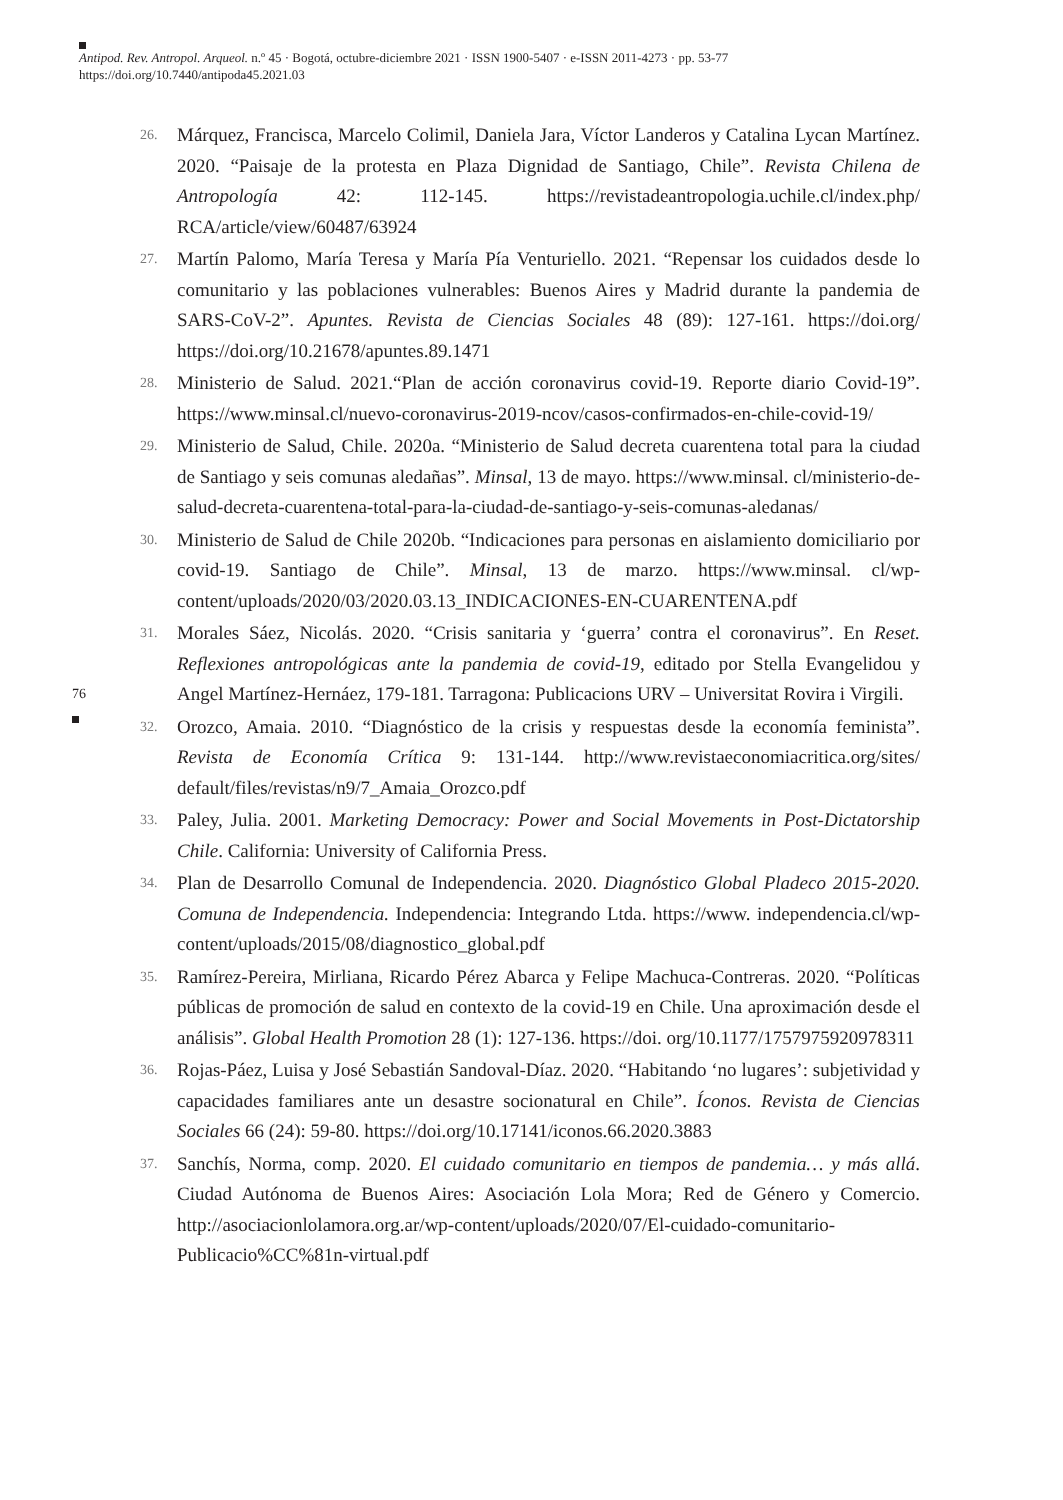Antipod. Rev. Antropol. Arqueol. n.º 45 · Bogotá, octubre-diciembre 2021 · ISSN 1900-5407 · e-ISSN 2011-4273 · pp. 53-77
https://doi.org/10.7440/antipoda45.2021.03
76
26. Márquez, Francisca, Marcelo Colimil, Daniela Jara, Víctor Landeros y Catalina Lycan Martínez. 2020. “Paisaje de la protesta en Plaza Dignidad de Santiago, Chile”. Revista Chilena de Antropología 42: 112-145. https://revistadeantropologia.uchile.cl/index.php/ RCA/article/view/60487/63924
27. Martín Palomo, María Teresa y María Pía Venturiello. 2021. “Repensar los cuidados desde lo comunitario y las poblaciones vulnerables: Buenos Aires y Madrid durante la pandemia de SARS-CoV-2”. Apuntes. Revista de Ciencias Sociales 48 (89): 127-161. https://doi.org/ https://doi.org/10.21678/apuntes.89.1471
28. Ministerio de Salud. 2021.“Plan de acción coronavirus covid-19. Reporte diario Covid-19”. https://www.minsal.cl/nuevo-coronavirus-2019-ncov/casos-confirmados-en-chile-covid-19/
29. Ministerio de Salud, Chile. 2020a. “Ministerio de Salud decreta cuarentena total para la ciudad de Santiago y seis comunas aledañas”. Minsal, 13 de mayo. https://www.minsal. cl/ministerio-de-salud-decreta-cuarentena-total-para-la-ciudad-de-santiago-y-seis-comunas-aledanas/
30. Ministerio de Salud de Chile 2020b. “Indicaciones para personas en aislamiento domiciliario por covid-19. Santiago de Chile”. Minsal, 13 de marzo. https://www.minsal. cl/wp-content/uploads/2020/03/2020.03.13_INDICACIONES-EN-CUARENTENA.pdf
31. Morales Sáez, Nicolás. 2020. “Crisis sanitaria y ‘guerra’ contra el coronavirus”. En Reset. Reflexiones antropológicas ante la pandemia de covid-19, editado por Stella Evangelidou y Angel Martínez-Hernáez, 179-181. Tarragona: Publicacions URV – Universitat Rovira i Virgili.
32. Orozco, Amaia. 2010. “Diagnóstico de la crisis y respuestas desde la economía feminista”. Revista de Economía Crítica 9: 131-144. http://www.revistaeconomiacritica.org/sites/ default/files/revistas/n9/7_Amaia_Orozco.pdf
33. Paley, Julia. 2001. Marketing Democracy: Power and Social Movements in Post-Dictatorship Chile. California: University of California Press.
34. Plan de Desarrollo Comunal de Independencia. 2020. Diagnóstico Global Pladeco 2015-2020. Comuna de Independencia. Independencia: Integrando Ltda. https://www. independencia.cl/wp-content/uploads/2015/08/diagnostico_global.pdf
35. Ramírez-Pereira, Mirliana, Ricardo Pérez Abarca y Felipe Machuca-Contreras. 2020. “Políticas públicas de promoción de salud en contexto de la covid-19 en Chile. Una aproximación desde el análisis”. Global Health Promotion 28 (1): 127-136. https://doi. org/10.1177/1757975920978311
36. Rojas-Páez, Luisa y José Sebastián Sandoval-Díaz. 2020. “Habitando ‘no lugares’: subjetividad y capacidades familiares ante un desastre socionatural en Chile”. Íconos. Revista de Ciencias Sociales 66 (24): 59-80. https://doi.org/10.17141/iconos.66.2020.3883
37. Sanchís, Norma, comp. 2020. El cuidado comunitario en tiempos de pandemia… y más allá. Ciudad Autónoma de Buenos Aires: Asociación Lola Mora; Red de Género y Comercio. http://asociacionlolamora.org.ar/wp-content/uploads/2020/07/El-cuidado-comunitario-Publicacio%CC%81n-virtual.pdf